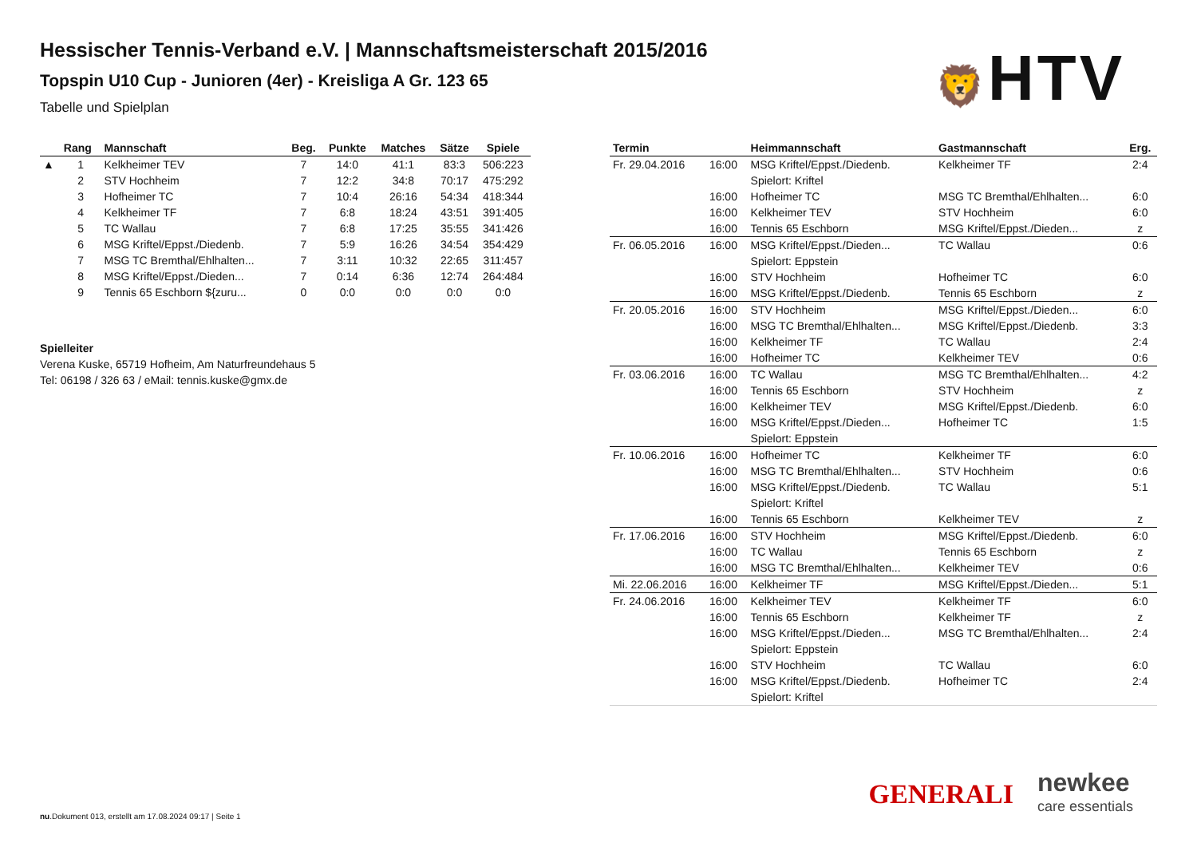🦁HTV
Hessischer Tennis-Verband e.V. | Mannschaftsmeisterschaft 2015/2016
Topspin U10 Cup - Junioren (4er) - Kreisliga A Gr. 123 65
Tabelle und Spielplan
| | Rang | Mannschaft | Beg. | Punkte | Matches | Sätze | Spiele |
| --- | --- | --- | --- | --- | --- | --- | --- |
| ▲ | 1 | Kelkheimer TEV | 7 | 14:0 | 41:1 | 83:3 | 506:223 |
| | 2 | STV Hochheim | 7 | 12:2 | 34:8 | 70:17 | 475:292 |
| | 3 | Hofheimer TC | 7 | 10:4 | 26:16 | 54:34 | 418:344 |
| | 4 | Kelkheimer TF | 7 | 6:8 | 18:24 | 43:51 | 391:405 |
| | 5 | TC Wallau | 7 | 6:8 | 17:25 | 35:55 | 341:426 |
| | 6 | MSG Kriftel/Eppst./Diedenb. | 7 | 5:9 | 16:26 | 34:54 | 354:429 |
| | 7 | MSG TC Bremthal/Ehlhalten... | 7 | 3:11 | 10:32 | 22:65 | 311:457 |
| | 8 | MSG Kriftel/Eppst./Dieden... | 7 | 0:14 | 6:36 | 12:74 | 264:484 |
| | 9 | Tennis 65 Eschborn ${zuru... | 0 | 0:0 | 0:0 | 0:0 | 0:0 |
Spielleiter
Verena Kuske, 65719 Hofheim, Am Naturfreundehaus 5
Tel: 06198 / 326 63 / eMail: tennis.kuske@gmx.de
| Termin | | Heimmannschaft | Gastmannschaft | Erg. |
| --- | --- | --- | --- | --- |
| Fr. 29.04.2016 | 16:00 | MSG Kriftel/Eppst./Diedenb. | Kelkheimer TF | 2:4 |
| | | Spielort: Kriftel | | |
| | 16:00 | Hofheimer TC | MSG TC Bremthal/Ehlhalten... | 6:0 |
| | 16:00 | Kelkheimer TEV | STV Hochheim | 6:0 |
| | 16:00 | Tennis 65 Eschborn | MSG Kriftel/Eppst./Dieden... | z |
| Fr. 06.05.2016 | 16:00 | MSG Kriftel/Eppst./Dieden... | TC Wallau | 0:6 |
| | | Spielort: Eppstein | | |
| | 16:00 | STV Hochheim | Hofheimer TC | 6:0 |
| | 16:00 | MSG Kriftel/Eppst./Diedenb. | Tennis 65 Eschborn | z |
| Fr. 20.05.2016 | 16:00 | STV Hochheim | MSG Kriftel/Eppst./Dieden... | 6:0 |
| | 16:00 | MSG TC Bremthal/Ehlhalten... | MSG Kriftel/Eppst./Diedenb. | 3:3 |
| | 16:00 | Kelkheimer TF | TC Wallau | 2:4 |
| | 16:00 | Hofheimer TC | Kelkheimer TEV | 0:6 |
| Fr. 03.06.2016 | 16:00 | TC Wallau | MSG TC Bremthal/Ehlhalten... | 4:2 |
| | 16:00 | Tennis 65 Eschborn | STV Hochheim | z |
| | 16:00 | Kelkheimer TEV | MSG Kriftel/Eppst./Diedenb. | 6:0 |
| | 16:00 | MSG Kriftel/Eppst./Dieden... | Hofheimer TC | 1:5 |
| | | Spielort: Eppstein | | |
| Fr. 10.06.2016 | 16:00 | Hofheimer TC | Kelkheimer TF | 6:0 |
| | 16:00 | MSG TC Bremthal/Ehlhalten... | STV Hochheim | 0:6 |
| | 16:00 | MSG Kriftel/Eppst./Diedenb. | TC Wallau | 5:1 |
| | | Spielort: Kriftel | | |
| | 16:00 | Tennis 65 Eschborn | Kelkheimer TEV | z |
| Fr. 17.06.2016 | 16:00 | STV Hochheim | MSG Kriftel/Eppst./Diedenb. | 6:0 |
| | 16:00 | TC Wallau | Tennis 65 Eschborn | z |
| | 16:00 | MSG TC Bremthal/Ehlhalten... | Kelkheimer TEV | 0:6 |
| Mi. 22.06.2016 | 16:00 | Kelkheimer TF | MSG Kriftel/Eppst./Dieden... | 5:1 |
| Fr. 24.06.2016 | 16:00 | Kelkheimer TEV | Kelkheimer TF | 6:0 |
| | 16:00 | Tennis 65 Eschborn | Kelkheimer TF | z |
| | 16:00 | MSG Kriftel/Eppst./Dieden... | MSG TC Bremthal/Ehlhalten... | 2:4 |
| | | Spielort: Eppstein | | |
| | 16:00 | STV Hochheim | TC Wallau | 6:0 |
| | 16:00 | MSG Kriftel/Eppst./Diedenb. | Hofheimer TC | 2:4 |
| | | Spielort: Kriftel | | |
GENERALI
newkee
care essentials
nu.Dokument 013, erstellt am 17.08.2024 09:17 | Seite 1